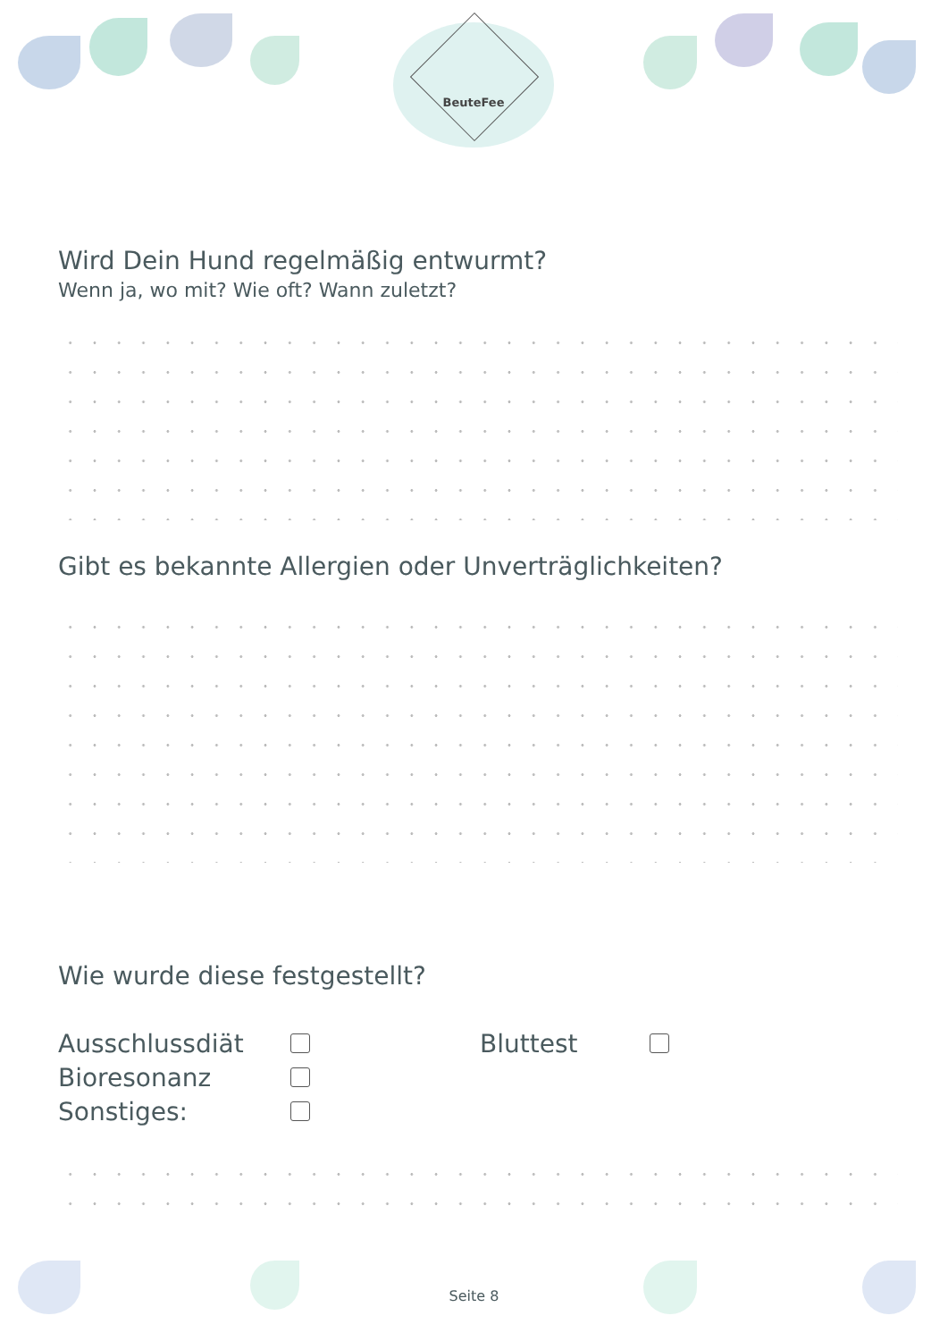BeuteFee
Wird Dein Hund regelmäßig entwurmt?
Wenn ja, wo mit? Wie oft? Wann zuletzt?
Gibt es bekannte Allergien oder Unverträglichkeiten?
Wie wurde diese festgestellt?
Ausschlussdiät Bluttest
Bioresonanz
Sonstiges:
Seite 8